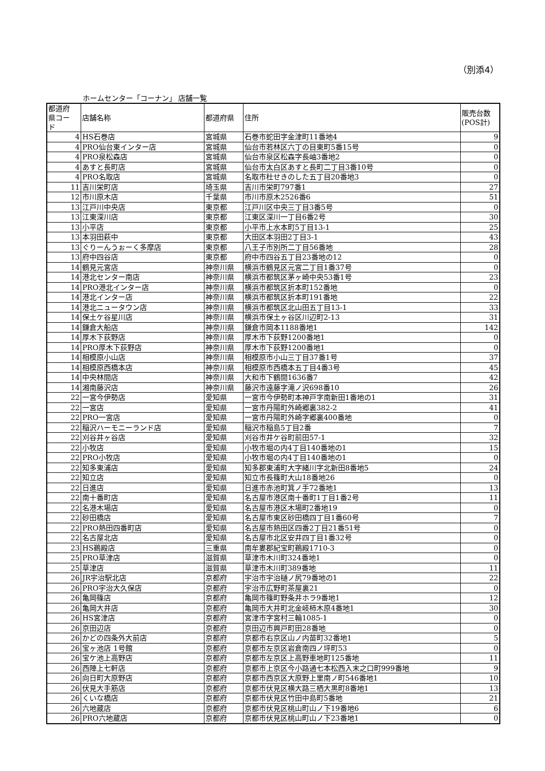（別添4）
ホームセンター「コーナン」 店舗一覧
| 都道府 県コー ド | 店舗名称 | 都道府県 | 住所 | 販売台数 (POS計) |
| --- | --- | --- | --- | --- |
| 4 | HS石巻店 | 宮城県 | 石巻市蛇田字金津町11番地4 | 9 |
| 4 | PRO仙台東インター店 | 宮城県 | 仙台市若林区六丁の目東町5番15号 | 0 |
| 4 | PRO泉松森店 | 宮城県 | 仙台市泉区松森字長岫3番地2 | 0 |
| 4 | あすと長町店 | 宮城県 | 仙台市太白区あすと長町二丁目3番10号 | 0 |
| 4 | PRO名取店 | 宮城県 | 名取市杜せきのした五丁目20番地3 | 0 |
| 11 | 吉川栄町店 | 埼玉県 | 吉川市栄町797番1 | 27 |
| 12 | 市川原木店 | 千葉県 | 市川市原木2526番6 | 51 |
| 13 | 江戸川中央店 | 東京都 | 江戸川区中央三丁目3番5号 | 0 |
| 13 | 江東深川店 | 東京都 | 江東区深川一丁目6番2号 | 30 |
| 13 | 小平店 | 東京都 | 小平市上水本町5丁目13-1 | 25 |
| 13 | 本羽田萩中 | 東京都 | 大田区本羽田2丁目3-1 | 43 |
| 13 | ぐりーんうぉーく多摩店 | 東京都 | 八王子市別所二丁目56番地 | 28 |
| 13 | 府中四谷店 | 東京都 | 府中市四谷五丁目23番地の12 | 0 |
| 14 | 鶴見元宮店 | 神奈川県 | 横浜市鶴見区元宮二丁目1番37号 | 0 |
| 14 | 港北センター南店 | 神奈川県 | 横浜市都筑区茅ヶ崎中央53番1号 | 23 |
| 14 | PRO港北インター店 | 神奈川県 | 横浜市都筑区折本町152番地 | 0 |
| 14 | 港北インター店 | 神奈川県 | 横浜市都筑区折本町191番地 | 22 |
| 14 | 港北ニュータウン店 | 神奈川県 | 横浜市都筑区北山田五丁目13-1 | 33 |
| 14 | 保土ケ谷星川店 | 神奈川県 | 横浜市保土ヶ谷区川辺町2-13 | 31 |
| 14 | 鎌倉大船店 | 神奈川県 | 鎌倉市岡本1188番地1 | 142 |
| 14 | 厚木下荻野店 | 神奈川県 | 厚木市下荻野1200番地1 | 0 |
| 14 | PRO厚木下荻野店 | 神奈川県 | 厚木市下荻野1200番地1 | 0 |
| 14 | 相模原小山店 | 神奈川県 | 相模原市小山三丁目37番1号 | 37 |
| 14 | 相模原西橋本店 | 神奈川県 | 相模原市西橋本五丁目4番3号 | 45 |
| 14 | 中央林間店 | 神奈川県 | 大和市下鶴間1636番7 | 42 |
| 14 | 湘南藤沢店 | 神奈川県 | 藤沢市遠藤字滝ノ沢698番10 | 26 |
| 22 | 一宮今伊勢店 | 愛知県 | 一宮市今伊勢町本神戸字南新田1番地の1 | 31 |
| 22 | 一宮店 | 愛知県 | 一宮市丹陽町外崎郷裏382-2 | 41 |
| 22 | PRO一宮店 | 愛知県 | 一宮市丹陽町外崎字郷裏400番地 | 0 |
| 22 | 稲沢ハーモニーランド店 | 愛知県 | 稲沢市稲島5丁目2番 | 7 |
| 22 | 刈谷井ヶ谷店 | 愛知県 | 刈谷市井ケ谷町前田57-1 | 32 |
| 22 | 小牧店 | 愛知県 | 小牧市堀の内4丁目140番地の1 | 15 |
| 22 | PRO小牧店 | 愛知県 | 小牧市堀の内4丁目140番地の1 | 0 |
| 22 | 知多東浦店 | 愛知県 | 知多郡東浦町大字緒川字北新田8番地5 | 24 |
| 22 | 知立店 | 愛知県 | 知立市長篠町大山18番地26 | 0 |
| 22 | 日進店 | 愛知県 | 日進市赤池町箕ノ手72番地1 | 13 |
| 22 | 南十番町店 | 愛知県 | 名古屋市港区南十番町1丁目1番2号 | 11 |
| 22 | 名港木場店 | 愛知県 | 名古屋市港区木場町2番地19 | 0 |
| 22 | 砂田橋店 | 愛知県 | 名古屋市東区砂田橋四丁目1番60号 | 7 |
| 22 | PRO熱田四番町店 | 愛知県 | 名古屋市熱田区四番2丁目21番51号 | 0 |
| 22 | 名古屋北店 | 愛知県 | 名古屋市北区安井四丁目1番32号 | 0 |
| 23 | HS鵜殿店 | 三重県 | 南牟婁郡紀宝町鵜殿1710-3 | 0 |
| 25 | PRO草津店 | 滋賀県 | 草津市木川町324番地1 | 0 |
| 25 | 草津店 | 滋賀県 | 草津市木川町389番地 | 11 |
| 26 | JR宇治駅北店 | 京都府 | 宇治市宇治樋ノ尻79番地の1 | 22 |
| 26 | PRO宇治大久保店 | 京都府 | 宇治市広野町茶屋裏21 | 0 |
| 26 | 亀岡篠店 | 京都府 | 亀岡市篠町野条井ホラ9番地1 | 12 |
| 26 | 亀岡大井店 | 京都府 | 亀岡市大井町北金岐柿木原4番地1 | 30 |
| 26 | HS宮津店 | 京都府 | 宮津市字宮村三輪1085-1 | 0 |
| 26 | 京田辺店 | 京都府 | 京田辺市興戸町田28番地 | 0 |
| 26 | かどの四条外大前店 | 京都府 | 京都市右京区山ノ内苗町32番地1 | 5 |
| 26 | 宝ヶ池店 1号館 | 京都府 | 京都市左京区岩倉南四ノ坪町53 | 0 |
| 26 | 宝ケ池上高野店 | 京都府 | 京都市左京区上高野車地町125番地 | 11 |
| 26 | 西陣上七軒店 | 京都府 | 京都市上京区今小路通七本松西入末之口町999番地 | 9 |
| 26 | 向日町大原野店 | 京都府 | 京都市西京区大原野上里南ノ町546番地1 | 10 |
| 26 | 伏見大手筋店 | 京都府 | 京都市伏見区横大路三栖大黒町8番地1 | 13 |
| 26 | くいな橋店 | 京都府 | 京都市伏見区竹田中島町5番地 | 21 |
| 26 | 六地蔵店 | 京都府 | 京都市伏見区桃山町山ノ下19番地6 | 6 |
| 26 | PRO六地蔵店 | 京都府 | 京都市伏見区桃山町山ノ下23番地1 | 0 |